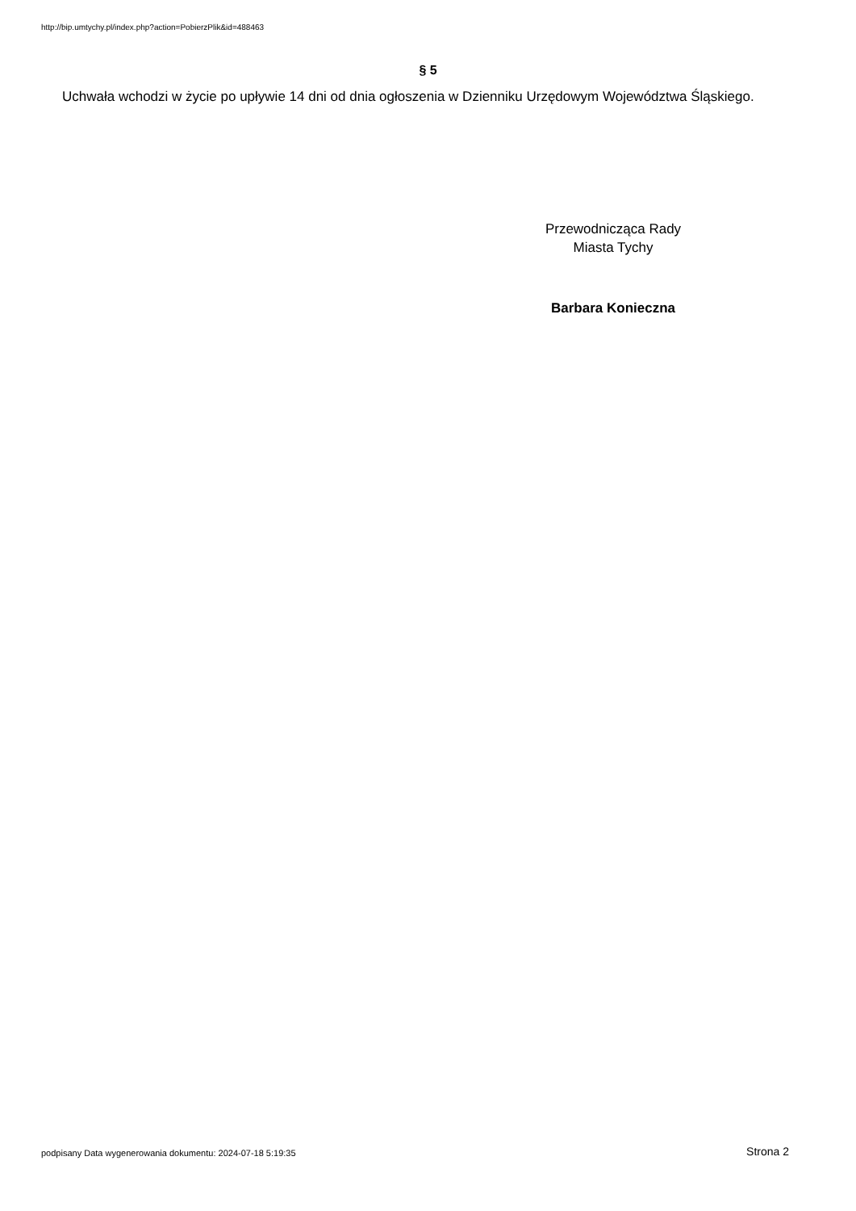http://bip.umtychy.pl/index.php?action=PobierzPlik&id=488463
§ 5
Uchwała wchodzi w życie po upływie 14 dni od dnia ogłoszenia w Dzienniku Urzędowym Województwa Śląskiego.
Przewodnicząca Rady
Miasta Tychy
Barbara Konieczna
podpisany Data wygenerowania dokumentu: 2024-07-18 5:19:35
Strona 2